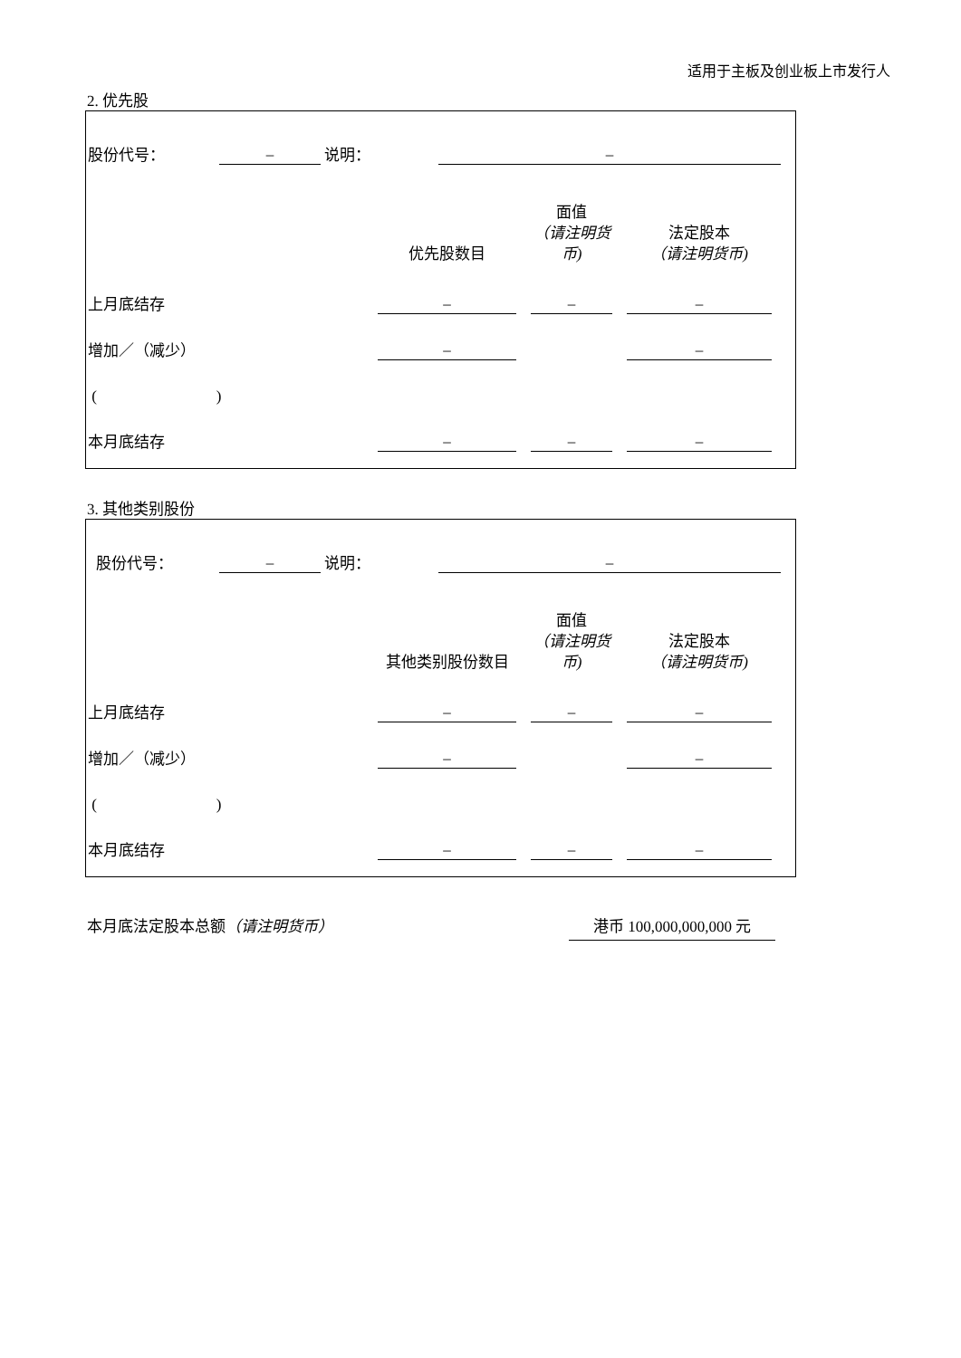适用于主板及创业板上市发行人
2. 优先股
| 股份代号： | – | 说明： | – | |
| | 优先股数目 | | 面值 （请注明货币) | | 法定股本 （请注明货币) | |
| 上月底结存 | – | | – | | – | |
| 增加／（减少） | – | | | | – | |
| ( ) | | | | | | |
| 本月底结存 | – | | – | | – | |
3. 其他类别股份
| 股份代号： | – | 说明： | – | |
| | 其他类别股份数目 | | 面值 （请注明货币) | | 法定股本 （请注明货币) | |
| 上月底结存 | – | | – | | – | |
| 增加／（减少） | – | | | | – | |
| ( ) | | | | | | |
| 本月底结存 | – | | – | | – | |
本月底法定股本总额（请注明货币） 港币 100,000,000,000 元